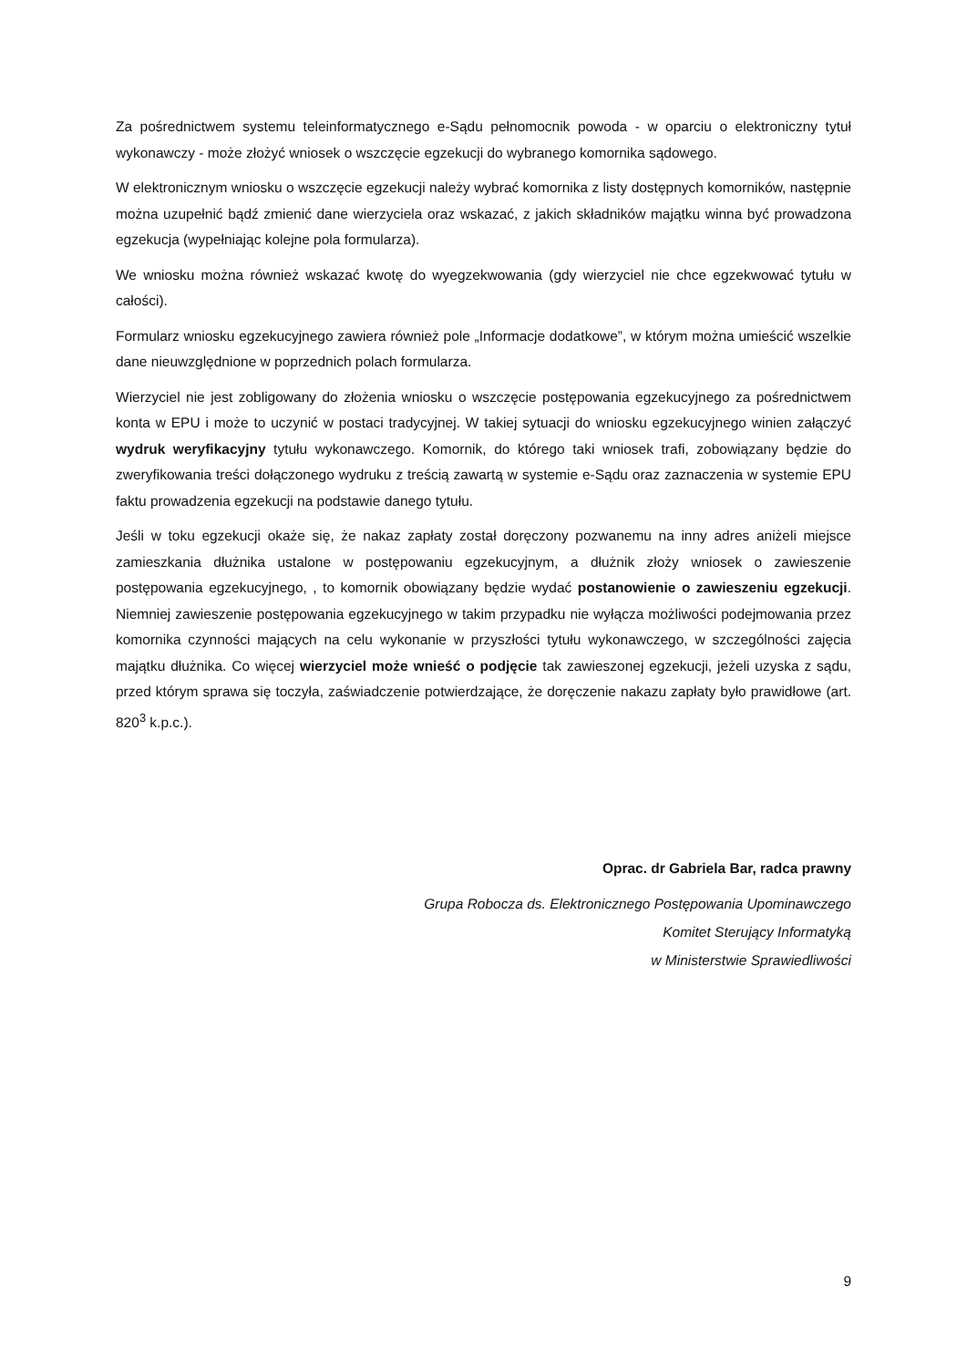Za pośrednictwem systemu teleinformatycznego e-Sądu pełnomocnik powoda - w oparciu o elektroniczny tytuł wykonawczy - może złożyć wniosek o wszczęcie egzekucji do wybranego komornika sądowego.
W elektronicznym wniosku o wszczęcie egzekucji należy wybrać komornika z listy dostępnych komorników, następnie można uzupełnić bądź zmienić dane wierzyciela oraz wskazać, z jakich składników majątku winna być prowadzona egzekucja (wypełniając kolejne pola formularza).
We wniosku można również wskazać kwotę do wyegzekwowania (gdy wierzyciel nie chce egzekwować tytułu w całości).
Formularz wniosku egzekucyjnego zawiera również pole „Informacje dodatkowe”, w którym można umieścić wszelkie dane nieuwzględnione w poprzednich polach formularza.
Wierzyciel nie jest zobligowany do złożenia wniosku o wszczęcie postępowania egzekucyjnego za pośrednictwem konta w EPU i może to uczynić w postaci tradycyjnej. W takiej sytuacji do wniosku egzekucyjnego winien załączyć wydruk weryfikacyjny tytułu wykonawczego. Komornik, do którego taki wniosek trafi, zobowiązany będzie do zweryfikowania treści dołączonego wydruku z treścią zawartą w systemie e-Sądu oraz zaznaczenia w systemie EPU faktu prowadzenia egzekucji na podstawie danego tytułu.
Jeśli w toku egzekucji okaże się, że nakaz zapłaty został doręczony pozwanemu na inny adres aniżeli miejsce zamieszkania dłużnika ustalone w postępowaniu egzekucyjnym, a dłużnik złoży wniosek o zawieszenie postępowania egzekucyjnego, , to komornik obowiązany będzie wydać postanowienie o zawieszeniu egzekucji. Niemniej zawieszenie postępowania egzekucyjnego w takim przypadku nie wyłącza możliwości podejmowania przez komornika czynności mających na celu wykonanie w przyszłości tytułu wykonawczego, w szczególności zajęcia majątku dłużnika. Co więcej wierzyciel może wnieść o podjęcie tak zawieszonej egzekucji, jeżeli uzyska z sądu, przed którym sprawa się toczyła, zaświadczenie potwierdzające, że doręczenie nakazu zapłaty było prawidłowe (art. 820<sup>3</sup> k.p.c.).
Oprac. dr Gabriela Bar, radca prawny
Grupa Robocza ds. Elektronicznego Postępowania Upominawczego
Komitet Sterujący Informatyką
w Ministerstwie Sprawiedliwości
9